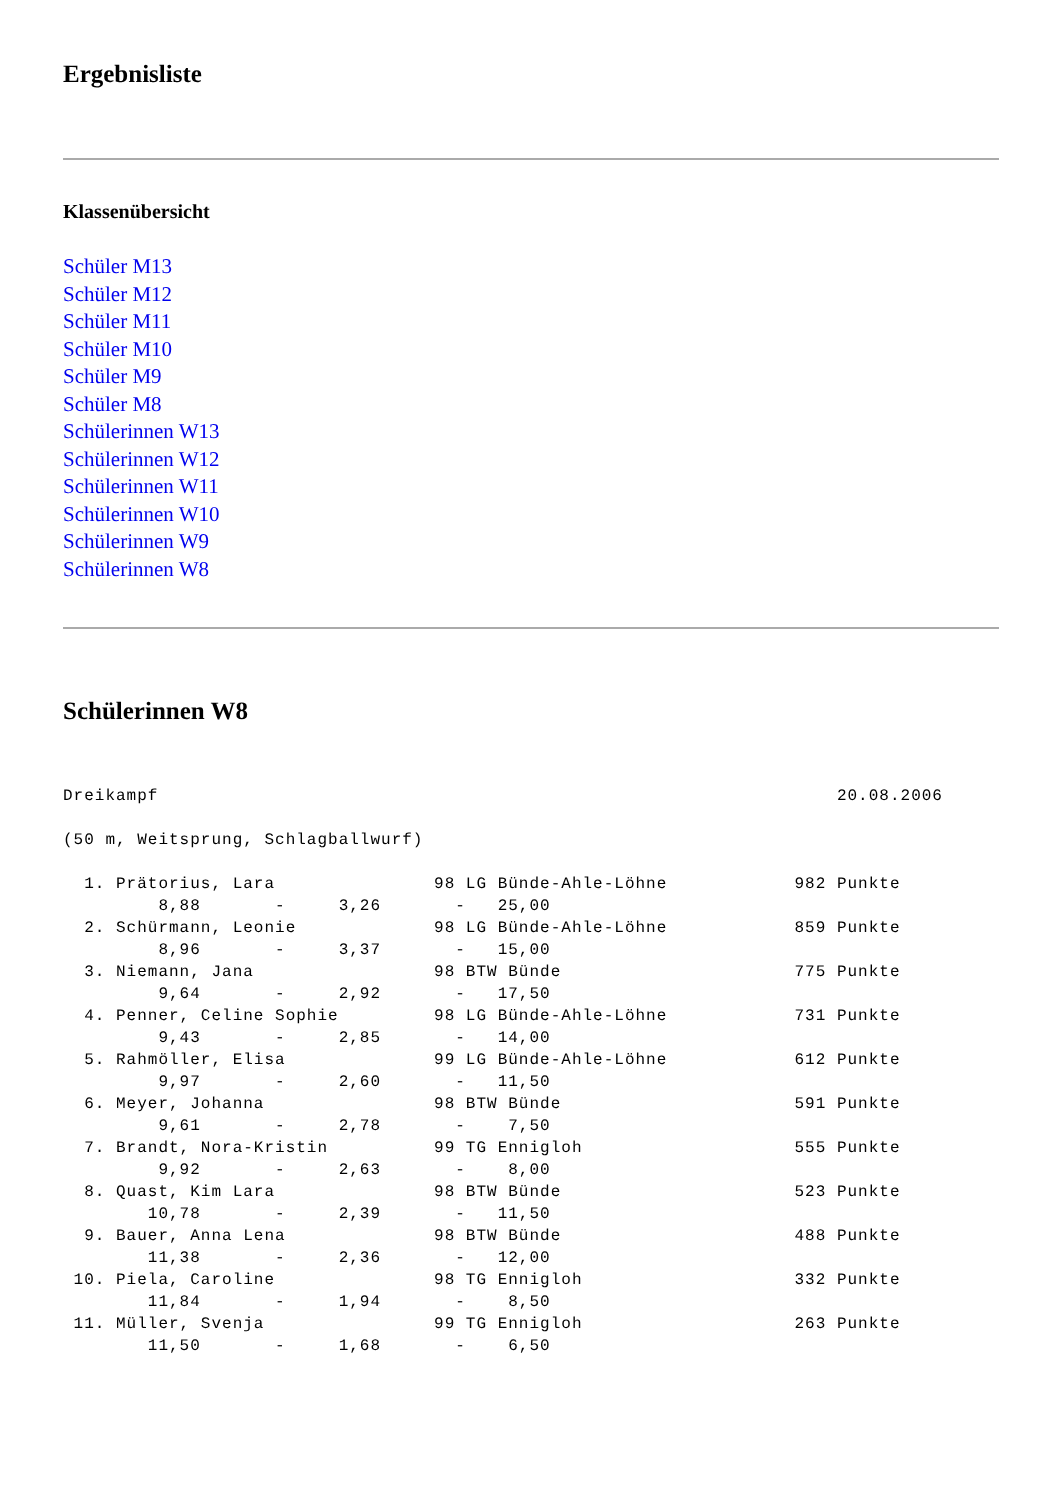Ergebnisliste
Klassenübersicht
Schüler M13
Schüler M12
Schüler M11
Schüler M10
Schüler M9
Schüler M8
Schülerinnen W13
Schülerinnen W12
Schülerinnen W11
Schülerinnen W10
Schülerinnen W9
Schülerinnen W8
Schülerinnen W8
Dreikampf                                                                20.08.2006

(50 m, Weitsprung, Schlagballwurf)

  1. Prätorius, Lara               98 LG Bünde-Ahle-Löhne            982 Punkte
         8,88       -     3,26       -   25,00
  2. Schürmann, Leonie             98 LG Bünde-Ahle-Löhne            859 Punkte
         8,96       -     3,37       -   15,00
  3. Niemann, Jana                 98 BTW Bünde                      775 Punkte
         9,64       -     2,92       -   17,50
  4. Penner, Celine Sophie         98 LG Bünde-Ahle-Löhne            731 Punkte
         9,43       -     2,85       -   14,00
  5. Rahmöller, Elisa              99 LG Bünde-Ahle-Löhne            612 Punkte
         9,97       -     2,60       -   11,50
  6. Meyer, Johanna                98 BTW Bünde                      591 Punkte
         9,61       -     2,78       -    7,50
  7. Brandt, Nora-Kristin          99 TG Ennigloh                    555 Punkte
         9,92       -     2,63       -    8,00
  8. Quast, Kim Lara               98 BTW Bünde                      523 Punkte
        10,78       -     2,39       -   11,50
  9. Bauer, Anna Lena              98 BTW Bünde                      488 Punkte
        11,38       -     2,36       -   12,00
 10. Piela, Caroline               98 TG Ennigloh                    332 Punkte
        11,84       -     1,94       -    8,50
 11. Müller, Svenja                99 TG Ennigloh                    263 Punkte
        11,50       -     1,68       -    6,50